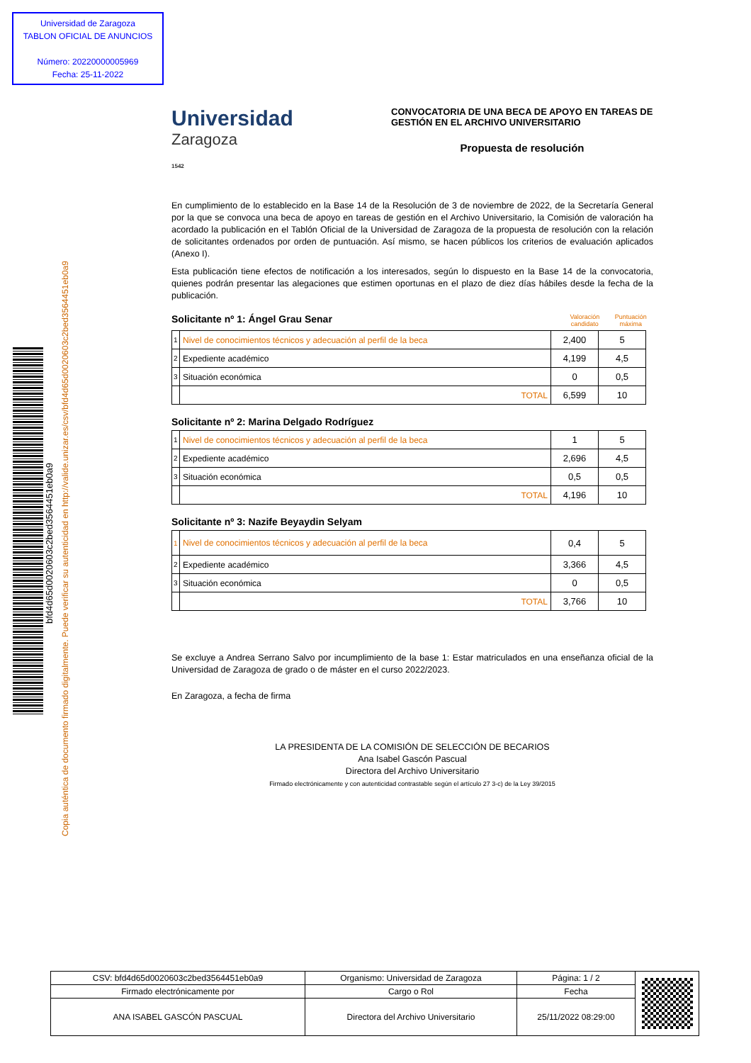Universidad de Zaragoza
TABLON OFICIAL DE ANUNCIOS
Número: 20220000005969
Fecha: 25-11-2022
bfd4d65d0020603c2bed3564451eb0a9
Copia auténtica de documento firmado digitalmente. Puede verificar su autenticidad en http://valide.unizar.es/csv/bfd4d65d0020603c2bed3564451eb0a9
Universidad
Zaragoza
1542
CONVOCATORIA DE UNA BECA DE APOYO EN TAREAS DE GESTIÓN EN EL ARCHIVO UNIVERSITARIO
Propuesta de resolución
En cumplimiento de lo establecido en la Base 14 de la Resolución de 3 de noviembre de 2022, de la Secretaría General por la que se convoca una beca de apoyo en tareas de gestión en el Archivo Universitario, la Comisión de valoración ha acordado la publicación en el Tablón Oficial de la Universidad de Zaragoza de la propuesta de resolución con la relación de solicitantes ordenados por orden de puntuación. Así mismo, se hacen públicos los criterios de evaluación aplicados (Anexo I).
Esta publicación tiene efectos de notificación a los interesados, según lo dispuesto en la Base 14 de la convocatoria, quienes podrán presentar las alegaciones que estimen oportunas en el plazo de diez días hábiles desde la fecha de la publicación.
Solicitante nº 1: Ángel Grau Senar Valoración candidato Puntuación máxima
| 1 | Nivel de conocimientos técnicos y adecuación al perfil de la beca | 2,400 | 5 |
| 2 | Expediente académico | 4,199 | 4,5 |
| 3 | Situación económica | 0 | 0,5 |
| | TOTAL | 6,599 | 10 |
Solicitante nº 2: Marina Delgado Rodríguez
| 1 | Nivel de conocimientos técnicos y adecuación al perfil de la beca | 1 | 5 |
| 2 | Expediente académico | 2,696 | 4,5 |
| 3 | Situación económica | 0,5 | 0,5 |
| | TOTAL | 4,196 | 10 |
Solicitante nº 3: Nazife Beyaydin Selyam
| 1 | Nivel de conocimientos técnicos y adecuación al perfil de la beca | 0,4 | 5 |
| 2 | Expediente académico | 3,366 | 4,5 |
| 3 | Situación económica | 0 | 0,5 |
| | TOTAL | 3,766 | 10 |
Se excluye a Andrea Serrano Salvo por incumplimiento de la base 1: Estar matriculados en una enseñanza oficial de la Universidad de Zaragoza de grado o de máster en el curso 2022/2023.
En Zaragoza, a fecha de firma
LA PRESIDENTA DE LA COMISIÓN DE SELECCIÓN DE BECARIOS
Ana Isabel Gascón Pascual
Directora del Archivo Universitario
Firmado electrónicamente y con autenticidad contrastable según el artículo 27 3-c) de la Ley 39/2015
| CSV: bfd4d65d0020603c2bed3564451eb0a9 | Organismo: Universidad de Zaragoza | Página: 1 / 2 | |
| Firmado electrónicamente por | Cargo o Rol | Fecha | |
| ANA ISABEL GASCÓN PASCUAL | Directora del Archivo Universitario | 25/11/2022 08:29:00 | |